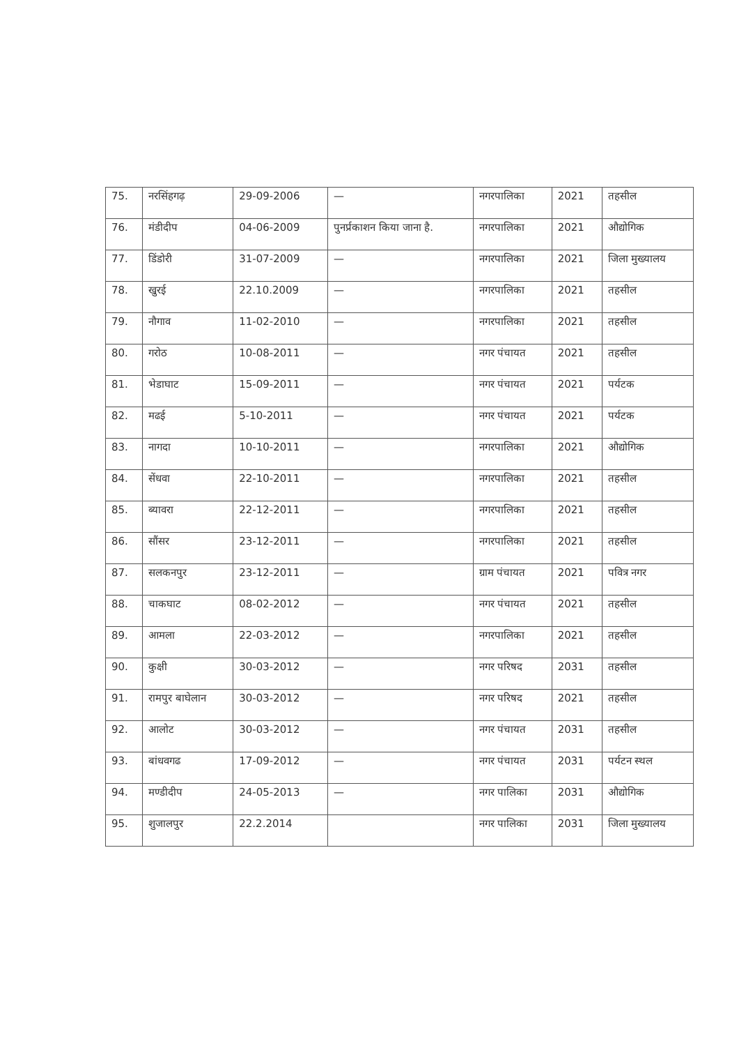| 75. | नरसिंहगढ़ | 29-09-2006 | — | नगरपालिका | 2021 | तहसील |
| 76. | मंडीदीप | 04-06-2009 | पुनर्प्रकाशन किया जाना है. | नगरपालिका | 2021 | औद्योगिक |
| 77. | डिंडोरी | 31-07-2009 | — | नगरपालिका | 2021 | जिला मुख्यालय |
| 78. | खुरई | 22.10.2009 | — | नगरपालिका | 2021 | तहसील |
| 79. | नौगाव | 11-02-2010 | — | नगरपालिका | 2021 | तहसील |
| 80. | गरोठ | 10-08-2011 | — | नगर पंचायत | 2021 | तहसील |
| 81. | भेडाघाट | 15-09-2011 | — | नगर पंचायत | 2021 | पर्यटक |
| 82. | मढई | 5-10-2011 | — | नगर पंचायत | 2021 | पर्यटक |
| 83. | नागदा | 10-10-2011 | — | नगरपालिका | 2021 | औद्योगिक |
| 84. | सेंधवा | 22-10-2011 | — | नगरपालिका | 2021 | तहसील |
| 85. | ब्यावरा | 22-12-2011 | — | नगरपालिका | 2021 | तहसील |
| 86. | सौंसर | 23-12-2011 | — | नगरपालिका | 2021 | तहसील |
| 87. | सलकनपुर | 23-12-2011 | — | ग्राम पंचायत | 2021 | पवित्र नगर |
| 88. | चाकघाट | 08-02-2012 | — | नगर पंचायत | 2021 | तहसील |
| 89. | आमला | 22-03-2012 | — | नगरपालिका | 2021 | तहसील |
| 90. | कुक्षी | 30-03-2012 | — | नगर परिषद | 2031 | तहसील |
| 91. | रामपुर बाघेलान | 30-03-2012 | — | नगर परिषद | 2021 | तहसील |
| 92. | आलोट | 30-03-2012 | — | नगर पंचायत | 2031 | तहसील |
| 93. | बांधवगढ | 17-09-2012 | — | नगर पंचायत | 2031 | पर्यटन स्थल |
| 94. | मण्डीदीप | 24-05-2013 | — | नगर पालिका | 2031 | औद्योगिक |
| 95. | शुजालपुर | 22.2.2014 | | नगर पालिका | 2031 | जिला मुख्यालय |